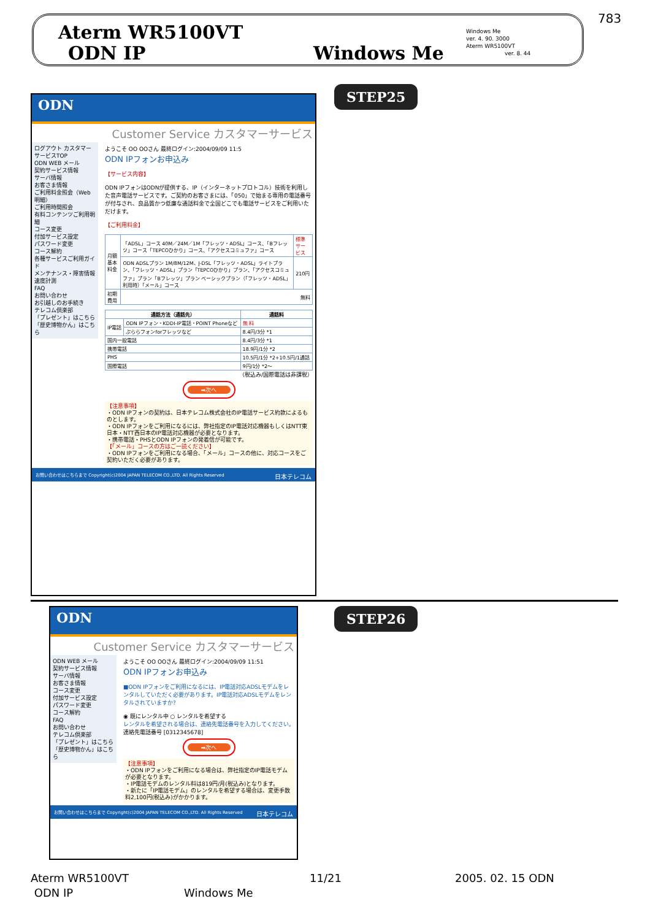783
Aterm WR5100VT
ODN IP Windows Me
Windows Me
ver. 4. 90. 3000
Aterm WR5100VT
ver. 8. 44
ODN
Customer Service カスタマーサービス
ログアウト カスタマーサービスTOP
ODN WEB メール
契約サービス情報
サーバ情報
お客さま情報
ご利用料金照会（Web明細）
ご利用時間照会
有料コンテンツご利用明細
コース変更
付加サービス設定
パスワード変更
コース解約
各種サービスご利用ガイド
メンテナンス・障害情報
速度計測
FAQ
お問い合わせ
お引越しのお手続き
テレコム倶楽部
「プレゼント」はこちら
「歴史博物かん」はこちら
ようこそ OO OOさん 最終ログイン:2004/09/09 11:5
ODN IPフォンお申込み
【サービス内容】
ODN IPフォンはODNが提供する、IP（インターネットプロトコル）技術を利用した音声電話サービスです。ご契約のお客さまには、「050」で始まる専用の電話番号が付与され、良品質かつ低廉な通話料金で全国どこでも電話サービスをご利用いただけます。
【ご利用料金】
| 月額基本料金 | 「ADSL」コース 40M／24M／1M「フレッツ・ADSL」コース、「Bフレッツ」コース「TEPCOひかり」コース、「アクセスコミュファ」コース | 標準サービス |
| | ODN ADSLプラン 1M/8M/12M、J-DSL「フレッツ・ADSL」ライトプラン、「フレッツ・ADSL」プラン「TEPCOひかり」プラン、「アクセスコミュファ」プラン「Bフレッツ」プラン ベーシックプラン（「フレッツ・ADSL」利用時）「メール」コース | 210円 |
| 初期費用 | 無料 | |
| 通話方法（通話先） | | 通話料 |
| --- | --- | --- |
| IP電話 | ODN IPフォン・KDDI-IP電話・POINT Phoneなど | 無 料 |
| | ぷららフォンforフレッツなど | 8.4円/3分 *1 |
| 国内一般電話 | | 8.4円/3分 *1 |
| 携帯電話 | | 18.9円/1分 *2 |
| PHS | | 10.5円/1分 *2+10.5円/1通話 |
| 国際電話 | | 9円/1分 *2〜 |
（税込み/国際電話は非課税）
➡次へ
【注意事項】
・ODN IPフォンの契約は、日本テレコム株式会社のIP電話サービス約款によるものとします。
・ODN IPフォンをご利用になるには、弊社指定のIP電話対応機器もしくはNTT東日本・NTT西日本のIP電話対応機器が必要となります。
・携帯電話・PHSとODN IPフォンの発着信が可能です。
【「メール」コースの方はご一読ください】
・ODN IPフォンをご利用になる場合、「メール」コースの他に、対応コースをご契約いただく必要があります。
お問い合わせはこちらまで Copyright(c)2004 JAPAN TELECOM CO.,LTD. All Rights Reserved 日本テレコム
STEP25
ODN
Customer Service カスタマーサービス
ODN WEB メール
契約サービス情報
サーバ情報
お客さま情報
コース変更
付加サービス設定
パスワード変更
コース解約
FAQ
お問い合わせ
テレコム倶楽部
「プレゼント」はこちら
「歴史博物かん」はこちら
ようこそ OO OOさん 最終ログイン:2004/09/09 11:51
ODN IPフォンお申込み
■ODN IPフォンをご利用になるには、IP電話対応ADSLモデムをレンタルしていただく必要があります。IP電話対応ADSLモデムをレンタルされていますか?
◉ 既にレンタル中 ○ レンタルを希望する
レンタルを希望される場合は、連絡先電話番号を入力してください。
連絡先電話番号 [0312345678]
➡次へ
【注意事項】
・ODN IPフォンをご利用になる場合は、弊社指定のIP電話モデムが必要となります。
・IP電話モデムのレンタル料は819円/月(税込み)となります。
・新たに「IP電話モデム」のレンタルを希望する場合は、変更手数料2,100円(税込み)がかかります。
お問い合わせはこちらまで Copyright(c)2004 JAPAN TELECOM CO.,LTD. All Rights Reserved 日本テレコム
STEP26
Aterm WR5100VT
ODN IP
Windows Me
11/21 2005. 02. 15 ODN